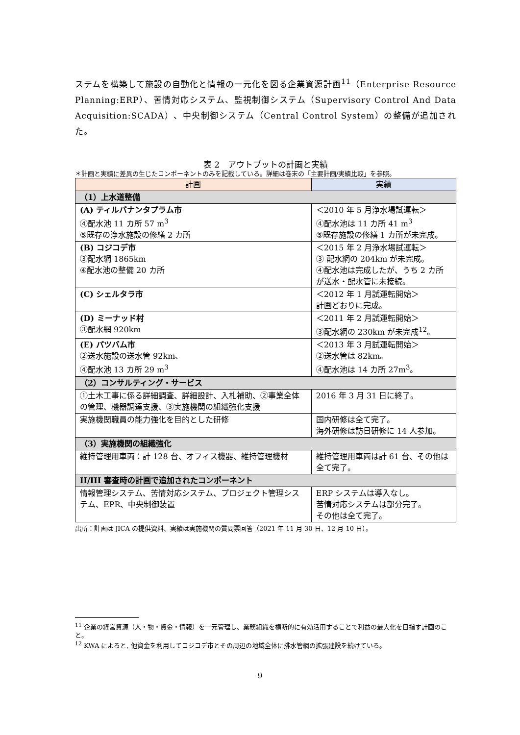ステムを構築して施設の自動化と情報の一元化を図る企業資源計画<sup>11</sup>（Enterprise Resource Planning:ERP）、苦情対応システム、監視制御システム（Supervisory Control And Data Acquisition:SCADA）、中央制御システム（Central Control System）の整備が追加された。
表 2　アウトプットの計画と実績
＊計画と実績に差異の生じたコンポーネントのみを記載している。詳細は巻末の「主要計画/実績比較」を参照。
| 計画 | 実績 |
| --- | --- |
| （1）上水道整備 | |
| (A) ティルバナンタプラム市 ④配水池 11 カ所 57 m<sup>3</sup> ⑤既存の浄水施設の修繕 2 カ所 | ＜2010 年 5 月浄水場試運転＞ ④配水池は 11 カ所 41 m<sup>3</sup> ⑤既存施設の修繕 1 カ所が未完成。 |
| (B) コジコデ市 ③配水網 1865km ④配水池の整備 20 カ所 | ＜2015 年 2 月浄水場試運転＞ ③ 配水網の 204km が未完成。 ④配水池は完成したが、うち 2 カ所が送水・配水管に未接続。 |
| (C) シェルタラ市 | ＜2012 年 1 月試運転開始＞ 計画どおりに完成。 |
| (D) ミーナッド村 ③配水網 920km | ＜2011 年 2 月試運転開始＞ ③配水網の 230km が未完成<sup>12</sup>。 |
| (E) パツバム市 ②送水施設の送水管 92km、 ④配水池 13 カ所 29 m<sup>3</sup> | ＜2013 年 3 月試運転開始＞ ②送水管は 82km。 ④配水池は 14 カ所 27m<sup>3</sup>。 |
| （2）コンサルティング・サービス | |
| ①土木工事に係る詳細調査、詳細設計、入札補助、②事業全体の管理、機器調達支援、③実施機関の組織強化支援 | 2016 年 3 月 31 日に終了。 |
| 実施機関職員の能力強化を目的とした研修 | 国内研修は全て完了。 海外研修は訪日研修に 14 人参加。 |
| （3）実施機関の組織強化 | |
| 維持管理用車両：計 128 台、オフィス機器、維持管理機材 | 維持管理用車両は計 61 台、その他は全て完了。 |
| II/III 審査時の計画で追加されたコンポーネント | |
| 情報管理システム、苦情対応システム、プロジェクト管理システム、EPR、中央制御装置 | ERP システムは導入なし。 苦情対応システムは部分完了。 その他は全て完了。 |
出所：計画は JICA の提供資料、実績は実施機関の質問票回答（2021 年 11 月 30 日、12 月 10 日）。
<sup>11</sup> 企業の経営資源（人・物・資金・情報）を一元管理し、業務組織を横断的に有効活用することで利益の最大化を目指す計画のこと。
<sup>12</sup> KWA によると, 他資金を利用してコジコデ市とその周辺の地域全体に排水管網の拡張建設を続けている。
9